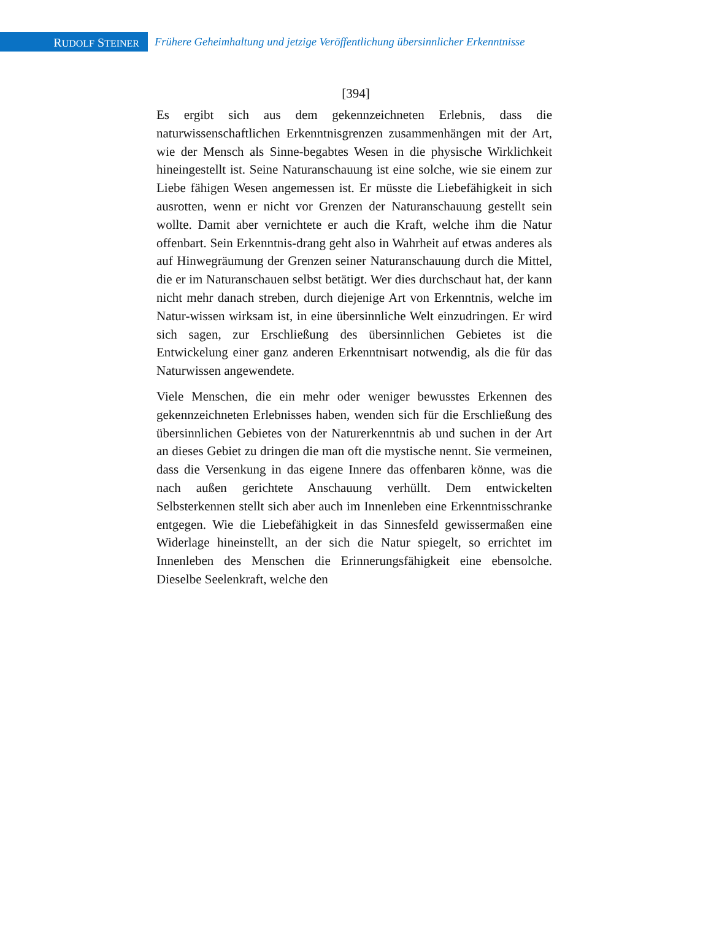RUDOLF STEINER
Frühere Geheimhaltung und jetzige Veröffentlichung übersinnlicher Erkenntnisse
[394]
Es ergibt sich aus dem gekennzeichneten Erlebnis, dass die naturwissenschaftlichen Erkenntnisgrenzen zusammenhängen mit der Art, wie der Mensch als Sinne-begabtes Wesen in die physische Wirklichkeit hineingestellt ist. Seine Naturanschauung ist eine solche, wie sie einem zur Liebe fähigen Wesen angemessen ist. Er müsste die Liebefähigkeit in sich ausrotten, wenn er nicht vor Grenzen der Naturanschauung gestellt sein wollte. Damit aber vernichtete er auch die Kraft, welche ihm die Natur offenbart. Sein Erkenntnis-drang geht also in Wahrheit auf etwas anderes als auf Hinwegräumung der Grenzen seiner Naturanschauung durch die Mittel, die er im Naturanschauen selbst betätigt. Wer dies durchschaut hat, der kann nicht mehr danach streben, durch diejenige Art von Erkenntnis, welche im Natur-wissen wirksam ist, in eine übersinnliche Welt einzudringen. Er wird sich sagen, zur Erschließung des übersinnlichen Gebietes ist die Entwickelung einer ganz anderen Erkenntnisart notwendig, als die für das Naturwissen angewendete.
Viele Menschen, die ein mehr oder weniger bewusstes Erkennen des gekennzeichneten Erlebnisses haben, wenden sich für die Erschließung des übersinnlichen Gebietes von der Naturerkenntnis ab und suchen in der Art an dieses Gebiet zu dringen die man oft die mystische nennt. Sie vermeinen, dass die Versenkung in das eigene Innere das offenbaren könne, was die nach außen gerichtete Anschauung verhüllt. Dem entwickelten Selbsterkennen stellt sich aber auch im Innenleben eine Erkenntnisschranke entgegen. Wie die Liebefähigkeit in das Sinnesfeld gewissermaßen eine Widerlage hineinstellt, an der sich die Natur spiegelt, so errichtet im Innenleben des Menschen die Erinnerungsfähigkeit eine ebensolche. Dieselbe Seelenkraft, welche den